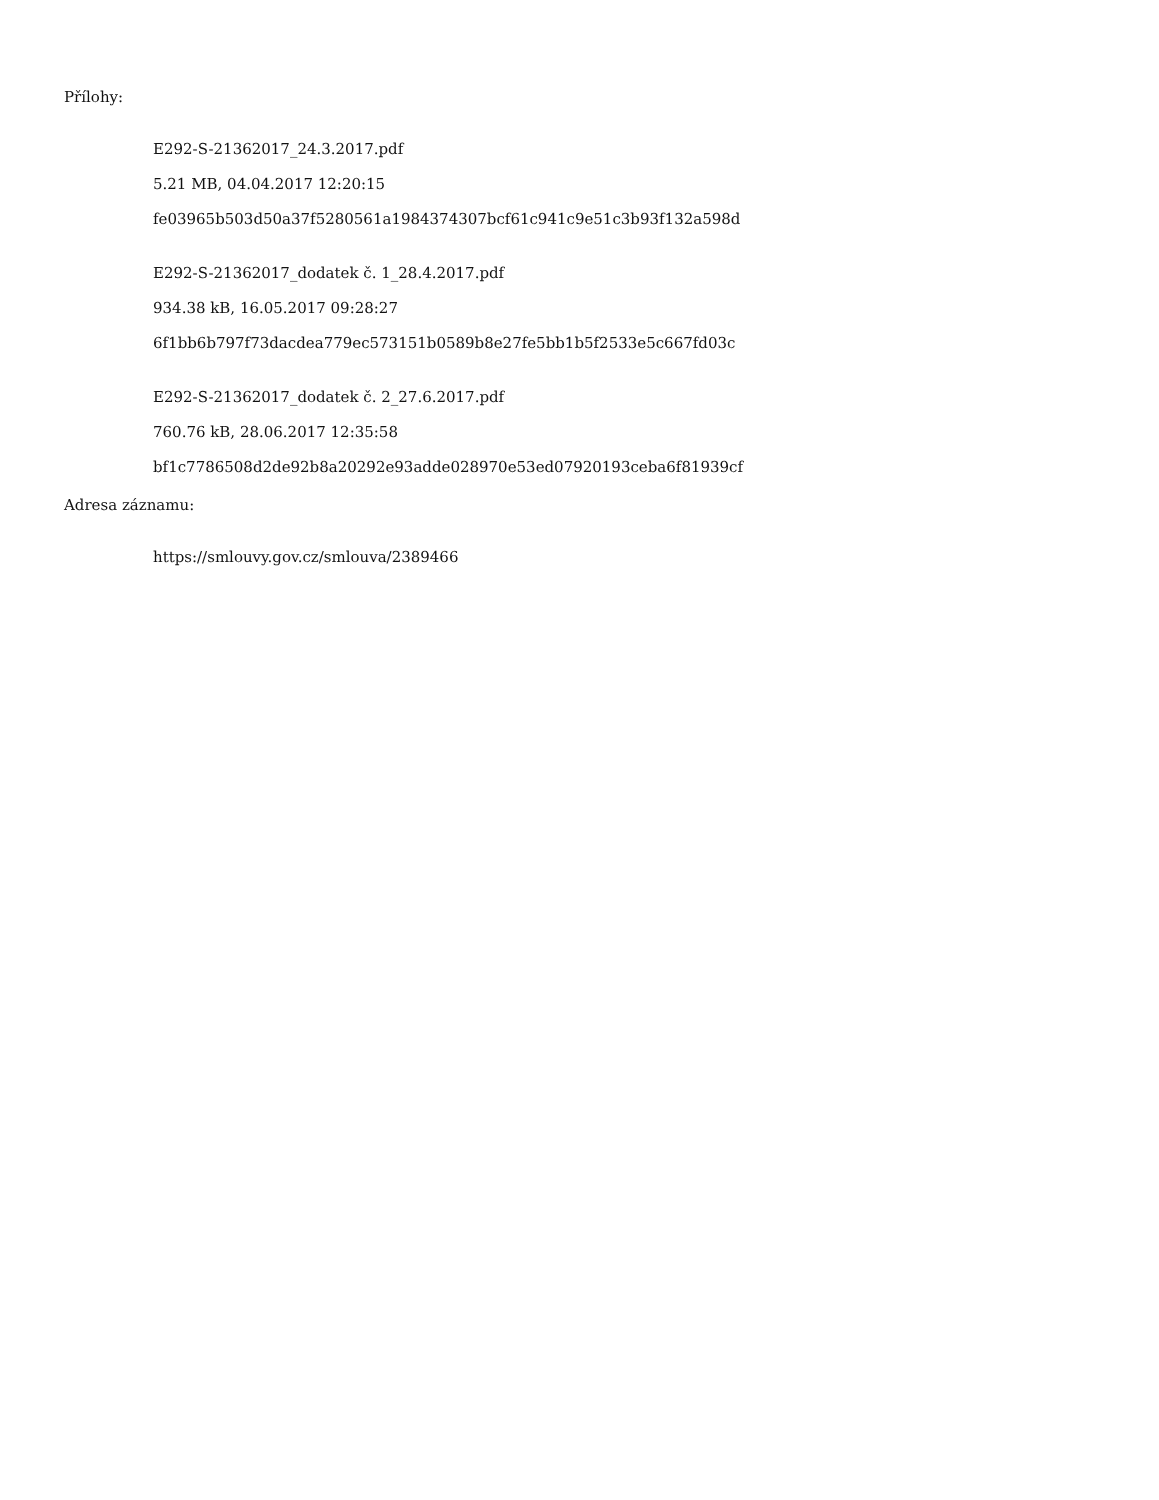Přílohy:
E292-S-21362017_24.3.2017.pdf
5.21 MB, 04.04.2017 12:20:15
fe03965b503d50a37f5280561a1984374307bcf61c941c9e51c3b93f132a598d
E292-S-21362017_dodatek č. 1_28.4.2017.pdf
934.38 kB, 16.05.2017 09:28:27
6f1bb6b797f73dacdea779ec573151b0589b8e27fe5bb1b5f2533e5c667fd03c
E292-S-21362017_dodatek č. 2_27.6.2017.pdf
760.76 kB, 28.06.2017 12:35:58
bf1c7786508d2de92b8a20292e93adde028970e53ed07920193ceba6f81939cf
Adresa záznamu:
https://smlouvy.gov.cz/smlouva/2389466